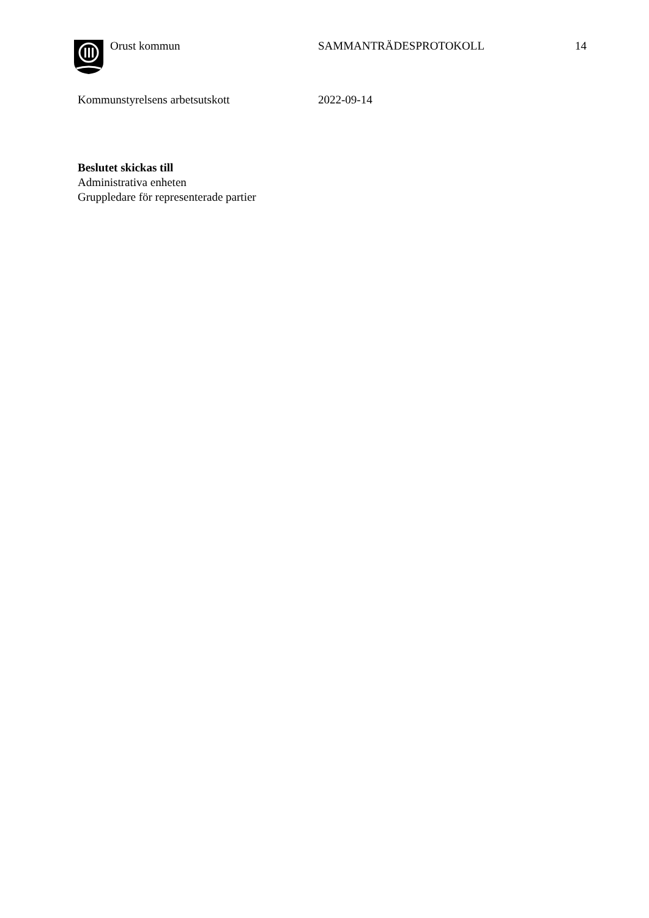Orust kommun SAMMANTRÄDESPROTOKOLL 14
Kommunstyrelsens arbetsutskott 2022-09-14
Beslutet skickas till
Administrativa enheten
Gruppledare för representerade partier